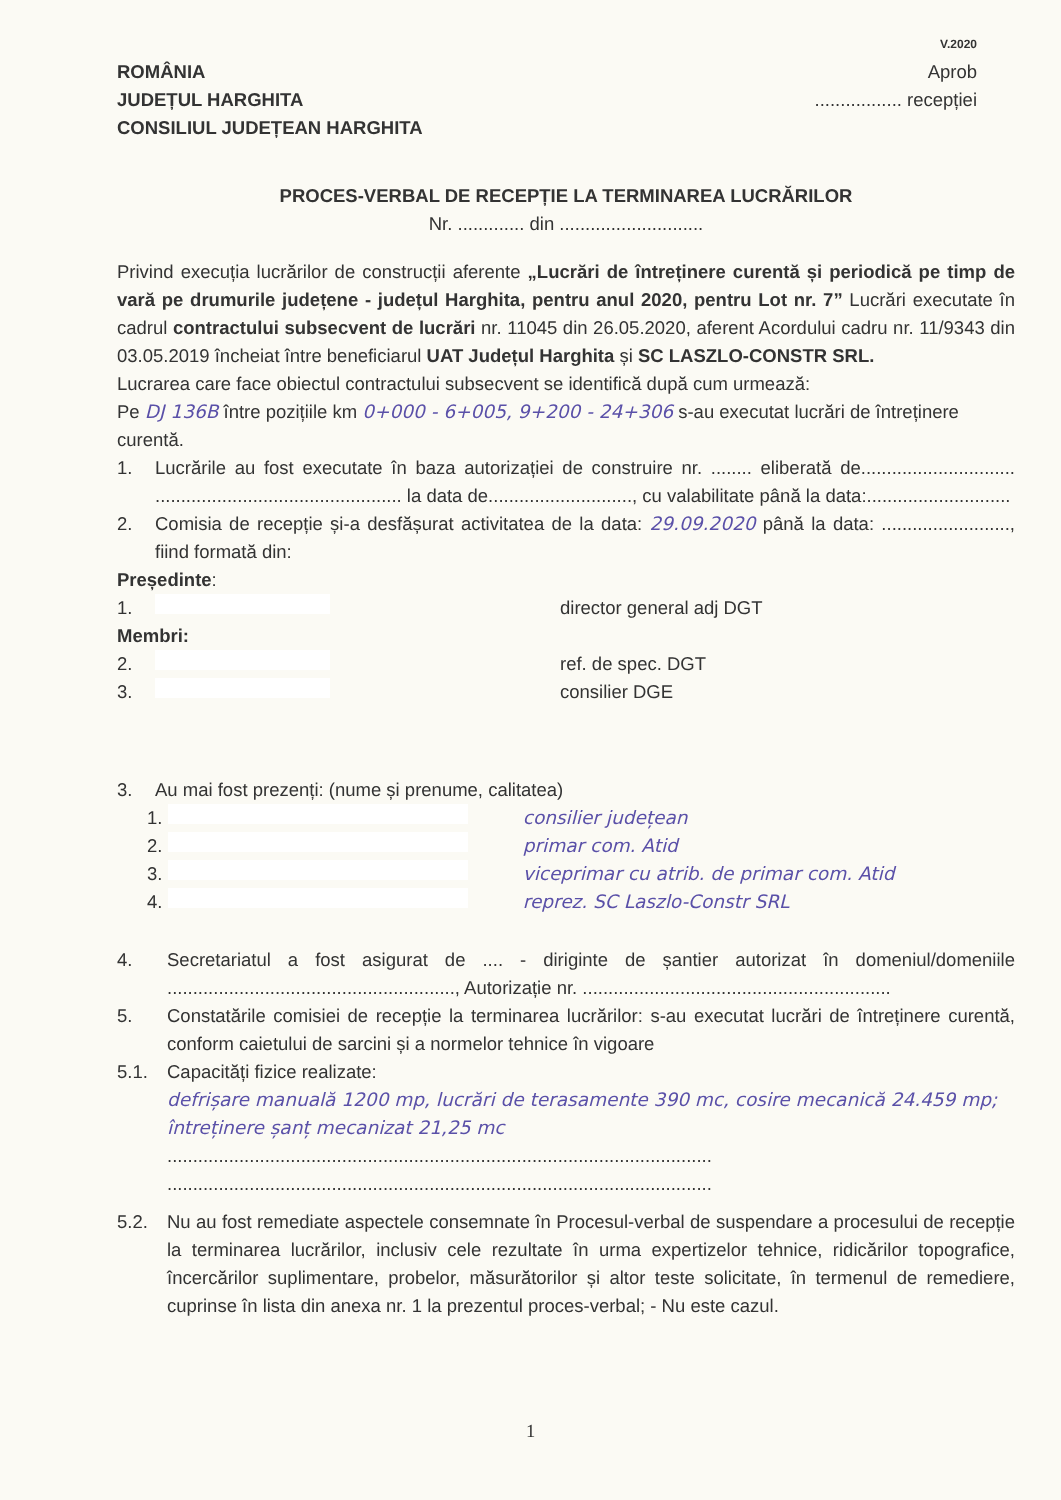V.2020
ROMÂNIA
JUDEȚUL HARGHITA
CONSILIUL JUDEȚEAN HARGHITA
Aprob
................. recepției
PROCES-VERBAL DE RECEPȚIE LA TERMINAREA LUCRĂRILOR
Nr. ............. din ............................
Privind execuția lucrărilor de construcții aferente „Lucrări de întreținere curentă și periodică pe timp de vară pe drumurile județene - județul Harghita, pentru anul 2020, pentru Lot nr. 7” Lucrări executate în cadrul contractului subsecvent de lucrări nr. 11045 din 26.05.2020, aferent Acordului cadru nr. 11/9343 din 03.05.2019 încheiat între beneficiarul UAT Județul Harghita și SC LASZLO-CONSTR SRL.
Lucrarea care face obiectul contractului subsecvent se identifică după cum urmează:
Pe DJ 136B între pozițiile km 0+000 - 6+005, 9+200 - 24+306 s-au executat lucrări de întreținere curentă.
1. Lucrările au fost executate în baza autorizației de construire nr. ........ eliberată de.............................. ................................................ la data de............................, cu valabilitate până la data:............................
2. Comisia de recepție și-a desfășurat activitatea de la data: 29.09.2020 până la data: ........................., fiind formată din:
Președinte:
1. director general adj DGT
Membri:
2. ref. de spec. DGT
3. consilier DGE
3. Au mai fost prezenți: (nume și prenume, calitatea)
1. consilier județean
2. primar com. Atid
3. viceprimar cu atrib. de primar com. Atid
4. reprez. SC Laszlo-Constr SRL
4. Secretariatul a fost asigurat de .... - diriginte de șantier autorizat în domeniul/domeniile ........................................................, Autorizație nr. ............................................................
5. Constatările comisiei de recepție la terminarea lucrărilor: s-au executat lucrări de întreținere curentă, conform caietului de sarcini și a normelor tehnice în vigoare
5.1. Capacități fizice realizate:
defrișare manuală 1200 mp, lucrări de terasamente 390 mc, cosire mecanică 24.459 mp; întreținere șanț mecanizat 21,25 mc
..........................................................................................................
..........................................................................................................
5.2. Nu au fost remediate aspectele consemnate în Procesul-verbal de suspendare a procesului de recepție la terminarea lucrărilor, inclusiv cele rezultate în urma expertizelor tehnice, ridicărilor topografice, încercărilor suplimentare, probelor, măsurătorilor și altor teste solicitate, în termenul de remediere, cuprinse în lista din anexa nr. 1 la prezentul proces-verbal; - Nu este cazul.
1